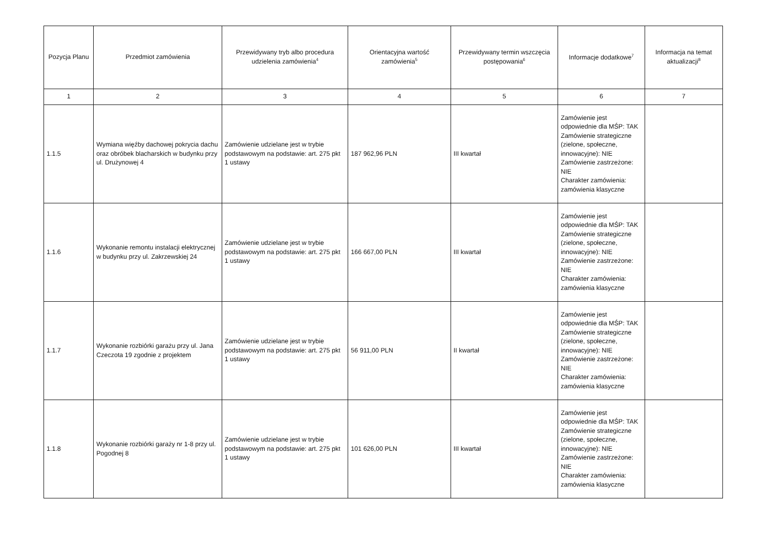| Pozycja Planu | Przedmiot zamówienia | Przewidywany tryb albo procedura udzielenia zamówienia<sup>4</sup> | Orientacyjna wartość zamówienia<sup>5</sup> | Przewidywany termin wszczęcia postępowania<sup>6</sup> | Informacje dodatkowe<sup>7</sup> | Informacja na temat aktualizacji<sup>8</sup> |
| --- | --- | --- | --- | --- | --- | --- |
| 1 | 2 | 3 | 4 | 5 | 6 | 7 |
| 1.1.5 | Wymiana więźby dachowej pokrycia dachu oraz obróbek blacharskich w budynku przy ul. Drużynowej 4 | Zamówienie udzielane jest w trybie podstawowym na podstawie: art. 275 pkt 1 ustawy | 187 962,96 PLN | III kwartał | Zamówienie jest odpowiednie dla MŚP: TAK Zamówienie strategiczne (zielone, społeczne, innowacyjne): NIE Zamówienie zastrzeżone: NIE Charakter zamówienia: zamówienia klasyczne | |
| 1.1.6 | Wykonanie remontu instalacji elektrycznej w budynku przy ul. Zakrzewskiej 24 | Zamówienie udzielane jest w trybie podstawowym na podstawie: art. 275 pkt 1 ustawy | 166 667,00 PLN | III kwartał | Zamówienie jest odpowiednie dla MŚP: TAK Zamówienie strategiczne (zielone, społeczne, innowacyjne): NIE Zamówienie zastrzeżone: NIE Charakter zamówienia: zamówienia klasyczne | |
| 1.1.7 | Wykonanie rozbiórki garażu przy ul. Jana Czeczota 19 zgodnie z projektem | Zamówienie udzielane jest w trybie podstawowym na podstawie: art. 275 pkt 1 ustawy | 56 911,00 PLN | II kwartał | Zamówienie jest odpowiednie dla MŚP: TAK Zamówienie strategiczne (zielone, społeczne, innowacyjne): NIE Zamówienie zastrzeżone: NIE Charakter zamówienia: zamówienia klasyczne | |
| 1.1.8 | Wykonanie rozbiórki garaży nr 1-8 przy ul. Pogodnej 8 | Zamówienie udzielane jest w trybie podstawowym na podstawie: art. 275 pkt 1 ustawy | 101 626,00 PLN | III kwartał | Zamówienie jest odpowiednie dla MŚP: TAK Zamówienie strategiczne (zielone, społeczne, innowacyjne): NIE Zamówienie zastrzeżone: NIE Charakter zamówienia: zamówienia klasyczne | |